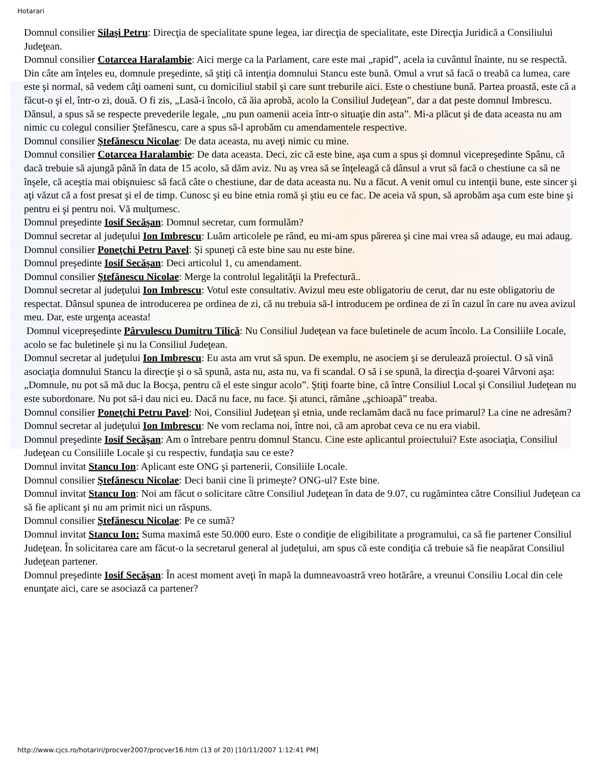Hotarari
Domnul consilier Silaşi Petru: Direcţia de specialitate spune legea, iar direcţia de specialitate, este Direcţia Juridică a Consiliului Judeţean.
Domnul consilier Cotarcea Haralambie: Aici merge ca la Parlament, care este mai „rapid”, acela ia cuvântul înainte, nu se respectă. Din câte am înţeles eu, domnule preşedinte, să ştiţi că intenţia domnului Stancu este bună. Omul a vrut să facă o treabă ca lumea, care este şi normal, să vedem câţi oameni sunt, cu domiciliul stabil şi care sunt treburile aici. Este o chestiune bună. Partea proastă, este că a făcut-o şi el, într-o zi, două. O fi zis, „Lasă-i încolo, că ăia aprobă, acolo la Consiliul Judeţean”, dar a dat peste domnul Imbrescu. Dânsul, a spus să se respecte prevederile legale, „nu pun oamenii aceia într-o situaţie din asta”. Mi-a plăcut şi de data aceasta nu am nimic cu colegul consilier Ştefănescu, care a spus să-l aprobăm cu amendamentele respective.
Domnul consilier Ştefănescu Nicolae: De data aceasta, nu aveţi nimic cu mine.
Domnul consilier Cotarcea Haralambie: De data aceasta. Deci, zic că este bine, aşa cum a spus şi domnul vicepreşedinte Spânu, că dacă trebuie să ajungă până în data de 15 acolo, să dăm aviz. Nu aş vrea să se înţeleagă că dânsul a vrut să facă o chestiune ca să ne înşele, că aceştia mai obişnuiesc să facă câte o chestiune, dar de data aceasta nu. Nu a făcut. A venit omul cu intenţii bune, este sincer şi aţi văzut că a fost presat şi el de timp. Cunosc şi eu bine etnia romă şi ştiu eu ce fac. De aceia vă spun, să aprobăm aşa cum este bine şi pentru ei şi pentru noi. Vă mulţumesc.
Domnul preşedinte Iosif Secăşan: Domnul secretar, cum formulăm?
Domnul secretar al judeţului Ion Imbrescu: Luăm articolele pe rând, eu mi-am spus părerea şi cine mai vrea să adauge, eu mai adaug.
Domnul consilier Poneţchi Petru Pavel: Şi spuneţi că este bine sau nu este bine.
Domnul preşedinte Iosif Secăşan: Deci articolul 1, cu amendament.
Domnul consilier Ştefănescu Nicolae: Merge la controlul legalităţii la Prefectură..
Domnul secretar al judeţului Ion Imbrescu: Votul este consultativ. Avizul meu este obligatoriu de cerut, dar nu este obligatoriu de respectat. Dânsul spunea de introducerea pe ordinea de zi, că nu trebuia să-l introducem pe ordinea de zi în cazul în care nu avea avizul meu. Dar, este urgenţa aceasta!
Domnul vicepreşedinte Pârvulescu Dumitru Tilică: Nu Consiliul Judeţean va face buletinele de acum încolo. La Consiliile Locale, acolo se fac buletinele şi nu la Consiliul Judeţean.
Domnul secretar al judeţului Ion Imbrescu: Eu asta am vrut să spun. De exemplu, ne asociem şi se derulează proiectul. O să vină asociaţia domnului Stancu la direcţie şi o să spună, asta nu, asta nu, va fi scandal. O să i se spună, la direcţia d-şoarei Vârvoni aşa: „Domnule, nu pot să mă duc la Bocşa, pentru că el este singur acolo”. Ştiţi foarte bine, că între Consiliul Local şi Consiliul Judeţean nu este subordonare. Nu pot să-i dau nici eu. Dacă nu face, nu face. Şi atunci, rămâne „şchioapă” treaba.
Domnul consilier Poneţchi Petru Pavel: Noi, Consiliul Judeţean şi etnia, unde reclamăm dacă nu face primarul? La cine ne adresăm?
Domnul secretar al judeţului Ion Imbrescu: Ne vom reclama noi, între noi, că am aprobat ceva ce nu era viabil.
Domnul preşedinte Iosif Secăşan: Am o întrebare pentru domnul Stancu. Cine este aplicantul proiectului? Este asociaţia, Consiliul Judeţean cu Consiliile Locale şi cu respectiv, fundaţia sau ce este?
Domnul invitat Stancu Ion: Aplicant este ONG şi partenerii, Consiliile Locale.
Domnul consilier Ştefănescu Nicolae: Deci banii cine îi primeşte? ONG-ul? Este bine.
Domnul invitat Stancu Ion: Noi am făcut o solicitare către Consiliul Judeţean în data de 9.07, cu rugămintea către Consiliul Judeţean ca să fie aplicant şi nu am primit nici un răspuns.
Domnul consilier Ştefănescu Nicolae: Pe ce sumă?
Domnul invitat Stancu Ion: Suma maximă este 50.000 euro. Este o condiţie de eligibilitate a programului, ca să fie partener Consiliul Judeţean. În solicitarea care am făcut-o la secretarul general al judeţului, am spus că este condiţia că trebuie să fie neapărat Consiliul Judeţean partener.
Domnul preşedinte Iosif Secăşan: În acest moment aveţi în mapă la dumneavoastră vreo hotărâre, a vreunui Consiliu Local din cele enunţate aici, care se asociază ca partener?
http://www.cjcs.ro/hotariri/procver2007/procver16.htm (13 of 20) [10/11/2007 1:12:41 PM]